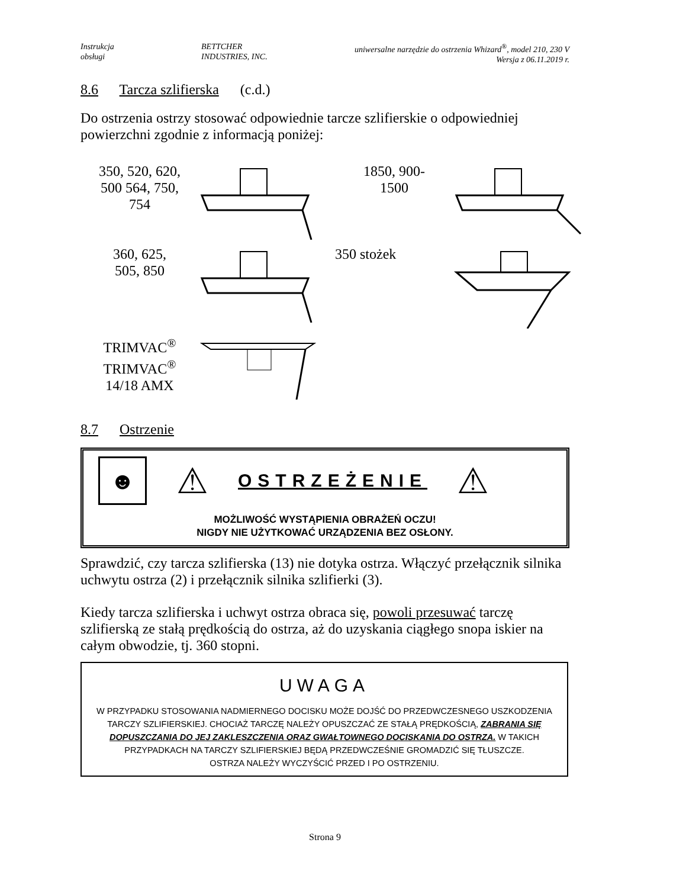Instrukcja
obsługi
BETTCHER
INDUSTRIES, INC.
uniwersalne narzędzie do ostrzenia Whizard<sup>®</sup>, model 210, 230 V
Wersja z 06.11.2019 r.
8.6 Tarcza szlifierska (c.d.)
Do ostrzenia ostrzy stosować odpowiednie tarcze szlifierskie o odpowiedniej powierzchni zgodnie z informacją poniżej:
350, 520, 620,
500 564, 750,
754
1850, 900-
1500
360, 625,
505, 850
350 stożek
TRIMVAC<sup>®</sup>
TRIMVAC<sup>®</sup>
14/18 AMX
8.7 Ostrzenie
☻
⚠ OSTRZEŻENIE ⚠
MOŻLIWOŚĆ WYSTĄPIENIA OBRAŻEŃ OCZU!
NIGDY NIE UŻYTKOWAĆ URZĄDZENIA BEZ OSŁONY.
Sprawdzić, czy tarcza szlifierska (13) nie dotyka ostrza. Włączyć przełącznik silnika uchwytu ostrza (2) i przełącznik silnika szlifierki (3).
Kiedy tarcza szlifierska i uchwyt ostrza obraca się, powoli przesuwać tarczę szlifierską ze stałą prędkością do ostrza, aż do uzyskania ciągłego snopa iskier na całym obwodzie, tj. 360 stopni.
UWAGA
W PRZYPADKU STOSOWANIA NADMIERNEGO DOCISKU MOŻE DOJŚĆ DO PRZEDWCZESNEGO USZKODZENIA TARCZY SZLIFIERSKIEJ. CHOCIAŻ TARCZĘ NALEŻY OPUSZCZAĆ ZE STAŁĄ PRĘDKOŚCIĄ, ZABRANIA SIĘ DOPUSZCZANIA DO JEJ ZAKLESZCZENIA ORAZ GWAŁTOWNEGO DOCISKANIA DO OSTRZA. W TAKICH PRZYPADKACH NA TARCZY SZLIFIERSKIEJ BĘDĄ PRZEDWCZEŚNIE GROMADZIĆ SIĘ TŁUSZCZE.
OSTRZA NALEŻY WYCZYŚCIĆ PRZED I PO OSTRZENIU.
Strona 9